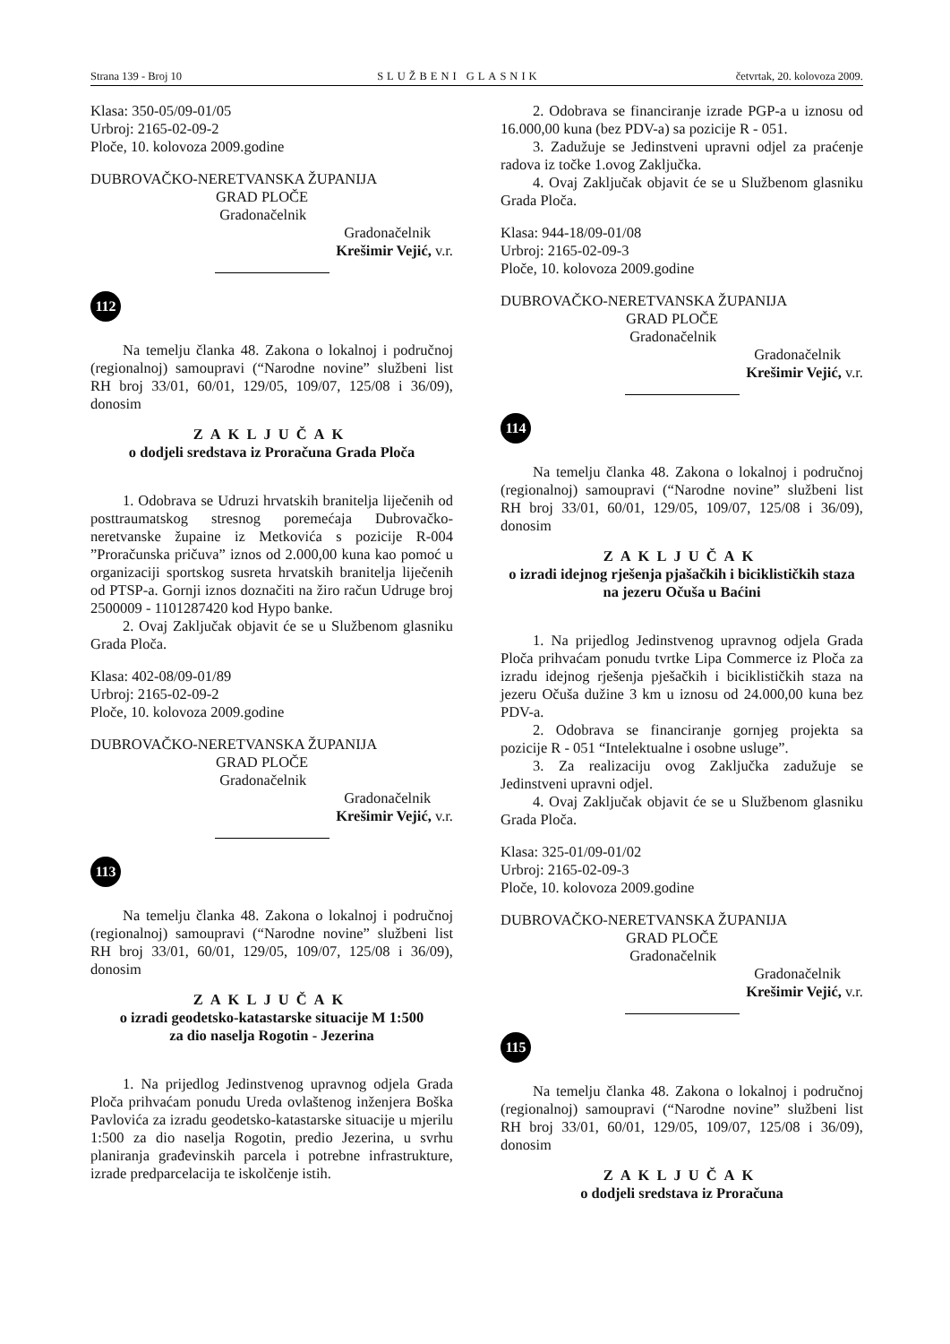Strana 139 - Broj 10 SLUŽBENI GLASNIK četvrtak, 20. kolovoza 2009.
Klasa: 350-05/09-01/05
Urbroj: 2165-02-09-2
Ploče, 10. kolovoza 2009.godine
DUBROVAČKO-NERETVANSKA ŽUPANIJA
GRAD PLOČE
Gradonačelnik
Gradonačelnik
Krešimir Vejić, v.r.
112
Na temelju članka 48. Zakona o lokalnoj i područnoj (regionalnoj) samoupravi (“Narodne novine” službeni list RH broj 33/01, 60/01, 129/05, 109/07, 125/08 i 36/09), donosim
ZAKLJUČAK
o dodjeli sredstava iz Proračuna Grada Ploča
1. Odobrava se Udruzi hrvatskih branitelja liječenih od posttraumatskog stresnog poremećaja Dubrovačko-neretvanske župaine iz Metkovića s pozicije R-004 ”Proračunska pričuva” iznos od 2.000,00 kuna kao pomoć u organizaciji sportskog susreta hrvatskih branitelja liječenih od PTSP-a. Gornji iznos doznačiti na žiro račun Udruge broj 2500009 - 1101287420 kod Hypo banke.
2. Ovaj Zaključak objavit će se u Službenom glasniku Grada Ploča.
Klasa: 402-08/09-01/89
Urbroj: 2165-02-09-2
Ploče, 10. kolovoza 2009.godine
DUBROVAČKO-NERETVANSKA ŽUPANIJA
GRAD PLOČE
Gradonačelnik
Gradonačelnik
Krešimir Vejić, v.r.
113
Na temelju članka 48. Zakona o lokalnoj i područnoj (regionalnoj) samoupravi (“Narodne novine” službeni list RH broj 33/01, 60/01, 129/05, 109/07, 125/08 i 36/09), donosim
ZAKLJUČAK
o izradi geodetsko-katastarske situacije M 1:500
za dio naselja Rogotin - Jezerina
1. Na prijedlog Jedinstvenog upravnog odjela Grada Ploča prihvaćam ponudu Ureda ovlaštenog inženjera Boška Pavlovića za izradu geodetsko-katastarske situacije u mjerilu 1:500 za dio naselja Rogotin, predio Jezerina, u svrhu planiranja građevinskih parcela i potrebne infrastrukture, izrade predparcelacija te iskolčenje istih.
2. Odobrava se financiranje izrade PGP-a u iznosu od 16.000,00 kuna (bez PDV-a) sa pozicije R - 051.
3. Zadužuje se Jedinstveni upravni odjel za praćenje radova iz točke 1.ovog Zaključka.
4. Ovaj Zaključak objavit će se u Službenom glasniku Grada Ploča.
Klasa: 944-18/09-01/08
Urbroj: 2165-02-09-3
Ploče, 10. kolovoza 2009.godine
DUBROVAČKO-NERETVANSKA ŽUPANIJA
GRAD PLOČE
Gradonačelnik
Gradonačelnik
Krešimir Vejić, v.r.
114
Na temelju članka 48. Zakona o lokalnoj i područnoj (regionalnoj) samoupravi (“Narodne novine” službeni list RH broj 33/01, 60/01, 129/05, 109/07, 125/08 i 36/09), donosim
ZAKLJUČAK
o izradi idejnog rješenja pjašačkih i biciklističkih staza na jezeru Očuša u Baćini
1. Na prijedlog Jedinstvenog upravnog odjela Grada Ploča prihvaćam ponudu tvrtke Lipa Commerce iz Ploča za izradu idejnog rješenja pješačkih i biciklističkih staza na jezeru Očuša dužine 3 km u iznosu od 24.000,00 kuna bez PDV-a.
2. Odobrava se financiranje gornjeg projekta sa pozicije R - 051 “Intelektualne i osobne usluge”.
3. Za realizaciju ovog Zaključka zadužuje se Jedinstveni upravni odjel.
4. Ovaj Zaključak objavit će se u Službenom glasniku Grada Ploča.
Klasa: 325-01/09-01/02
Urbroj: 2165-02-09-3
Ploče, 10. kolovoza 2009.godine
DUBROVAČKO-NERETVANSKA ŽUPANIJA
GRAD PLOČE
Gradonačelnik
Gradonačelnik
Krešimir Vejić, v.r.
115
Na temelju članka 48. Zakona o lokalnoj i područnoj (regionalnoj) samoupravi (“Narodne novine” službeni list RH broj 33/01, 60/01, 129/05, 109/07, 125/08 i 36/09), donosim
ZAKLJUČAK
o dodjeli sredstava iz Proračuna